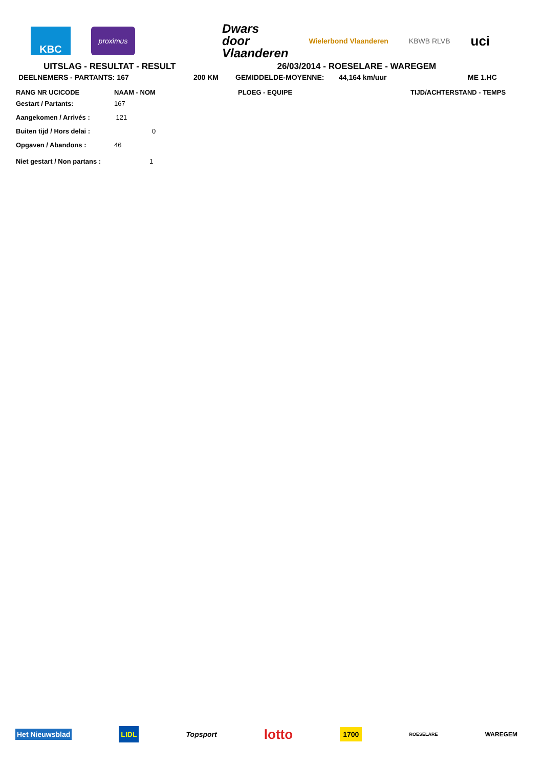KBC
proximus
Dwars
door
Vlaanderen
Wielerbond Vlaanderen KBWB RLVB
uci
UITSLAG - RESULTAT - RESULT 26/03/2014 - ROESELARE - WAREGEM
| DEELNEMERS - PARTANTS: 167 | 200 KM | GEMIDDELDE-MOYENNE: | 44,164 km/uur | ME 1.HC |
| RANG NR UCICODE | NAAM - NOM | PLOEG - EQUIPE | TIJD/ACHTERSTAND - TEMPS |
| --- | --- | --- | --- |
| Gestart / Partants: | 167 | | |
| Aangekomen / Arrivés : | 121 | | |
| Buiten tijd / Hors delai : | 0 | | |
| Opgaven / Abandons : | 46 | | |
| Niet gestart / Non partans : | 1 | | |
Het Nieuwsblad LIDL Topsport lotto 1700 ROESELARE WAREGEM